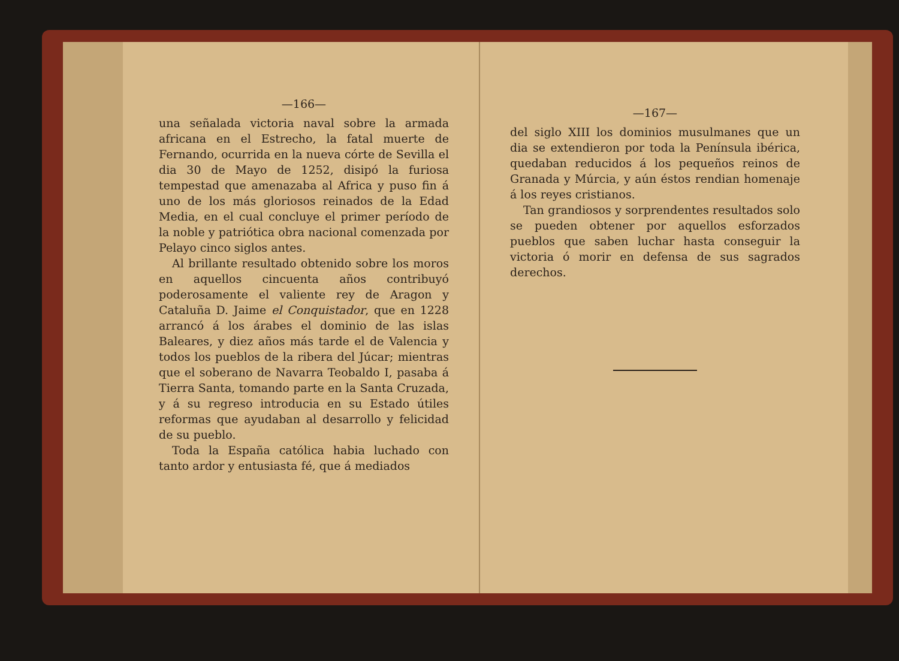—166—
una señalada victoria naval sobre la armada africana en el Estrecho, la fatal muerte de Fernando, ocurrida en la nueva córte de Sevilla el dia 30 de Mayo de 1252, disipó la furiosa tempestad que amenazaba al Africa y puso fin á uno de los más gloriosos reinados de la Edad Media, en el cual concluye el primer período de la noble y patriótica obra nacional comenzada por Pelayo cinco siglos antes.
Al brillante resultado obtenido sobre los moros en aquellos cincuenta años contribuyó poderosamente el valiente rey de Aragon y Cataluña D. Jaime el Conquistador, que en 1228 arrancó á los árabes el dominio de las islas Baleares, y diez años más tarde el de Valencia y todos los pueblos de la ribera del Júcar; mientras que el soberano de Navarra Teobaldo I, pasaba á Tierra Santa, tomando parte en la Santa Cruzada, y á su regreso introducia en su Estado útiles reformas que ayudaban al desarrollo y felicidad de su pueblo.
Toda la España católica habia luchado con tanto ardor y entusiasta fé, que á mediados
—167—
del siglo XIII los dominios musulmanes que un dia se extendieron por toda la Península ibérica, quedaban reducidos á los pequeños reinos de Granada y Múrcia, y aún éstos rendian homenaje á los reyes cristianos.
Tan grandiosos y sorprendentes resultados solo se pueden obtener por aquellos esforzados pueblos que saben luchar hasta conseguir la victoria ó morir en defensa de sus sagrados derechos.